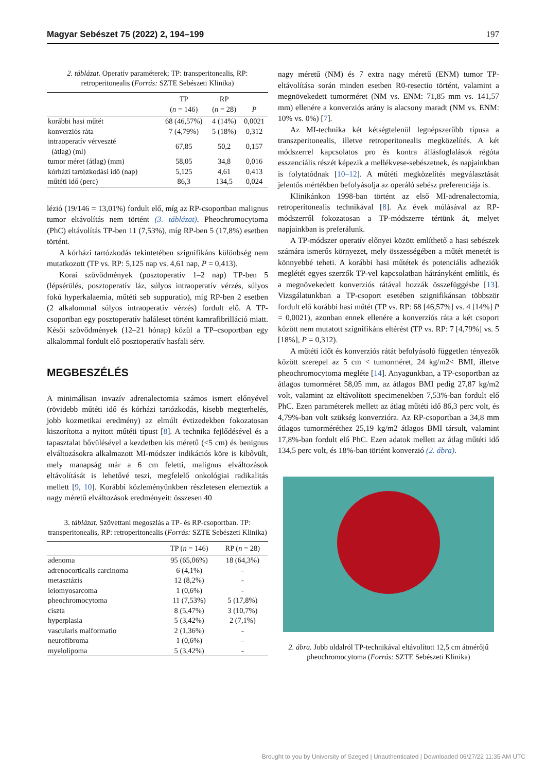Magyar Sebészet 75 (2022) 2, 194–199 197
2. táblázat. Operatív paraméterek; TP: transperitonealis, RP: retroperitonealis (Forrás: SZTE Sebészeti Klinika)
| | TP ( n = 146) | RP ( n = 28) | P |
| --- | --- | --- | --- |
| korábbi hasi műtét | 68 (46,57%) | 4 (14%) | 0,0021 |
| konverziós ráta | 7 (4,79%) | 5 (18%) | 0,312 |
| intraoperatív vérveszté (átlag) (ml) | 67,85 | 50,2 | 0,157 |
| tumor méret (átlag) (mm) | 58,05 | 34,8 | 0,016 |
| kórházi tartózkodási idő (nap) | 5,125 | 4,61 | 0,413 |
| műtéti idő (perc) | 86,3 | 134,5 | 0,024 |
lézió (19/146 = 13,01%) fordult elő, míg az RP-csoportban malignus tumor eltávolítás nem történt (3. táblázat). Pheochromocytoma (PhC) eltávolítás TP-ben 11 (7,53%), míg RP-ben 5 (17,8%) esetben történt.
A kórházi tartózkodás tekintetében szignifikáns különbség nem mutatkozott (TP vs. RP: 5,125 nap vs. 4,61 nap, P = 0,413).
Korai szövődmények (posztoperatív 1–2 nap) TP-ben 5 (lépsérülés, posztoperatív láz, súlyos intraoperatív vérzés, súlyos fokú hyperkalaemia, műtéti seb suppuratio), míg RP-ben 2 esetben (2 alkalommal súlyos intraoperatív vérzés) fordult elő. A TP-csoportban egy posztoperatív haláleset történt kamrafibrilláció miatt. Késői szövődmények (12–21 hónap) közül a TP–csoportban egy alkalommal fordult elő posztoperatív hasfali sérv.
MEGBESZÉLÉS
A minimálisan invazív adrenalectomia számos ismert előnyével (rövidebb műtéti idő és kórházi tartózkodás, kisebb megterhelés, jobb kozmetikai eredmény) az elmúlt évtizedekben fokozatosan kiszorította a nyitott műtéti típust [8]. A technika fejlődésével és a tapasztalat bővülésével a kezdetben kis méretű (<5 cm) és benignus elváltozásokra alkalmazott MI-módszer indikációs köre is kibővült, mely manapság már a 6 cm feletti, malignus elváltozások eltávolítását is lehetővé teszi, megfelelő onkológiai radikalitás mellett [9, 10]. Korábbi közleményünkben részletesen elemeztük a nagy méretű elváltozások eredményeit: összesen 40
3. táblázat. Szövettani megoszlás a TP- és RP-csoportban. TP: transperitonealis, RP: retroperitonealis (Forrás: SZTE Sebészeti Klinika)
| | TP ( n = 146) | RP ( n = 28) |
| --- | --- | --- |
| adenoma | 95 (65,06%) | 18 (64,3%) |
| adrenocorticalis carcinoma | 6 (4,1%) | - |
| metasztázis | 12 (8,2%) | - |
| leiomyosarcoma | 1 (0,6%) | - |
| pheochromocytoma | 11 (7,53%) | 5 (17,8%) |
| ciszta | 8 (5,47%) | 3 (10,7%) |
| hyperplasia | 5 (3,42%) | 2 (7,1%) |
| vascularis malformatio | 2 (1,36%) | - |
| neurofibroma | 1 (0,6%) | - |
| myelolipoma | 5 (3,42%) | - |
nagy méretű (NM) és 7 extra nagy méretű (ENM) tumor TP-eltávolítása során minden esetben R0-resectio történt, valamint a megnövekedett tumorméret (NM vs. ENM: 71,85 mm vs. 141,57 mm) ellenére a konverziós arány is alacsony maradt (NM vs. ENM: 10% vs. 0%) [7].
Az MI-technika két kétségtelenül legnépszerűbb típusa a transzperitonealis, illetve retroperitonealis megközelítés. A két módszerrel kapcsolatos pro és kontra állásfoglalások régóta esszenciális részét képezik a mellékvese-sebészetnek, és napjainkban is folytatódnak [10–12]. A műtéti megközelítés megválasztását jelentős mértékben befolyásolja az operáló sebész preferenciája is.
Klinikánkon 1998-ban történt az első MI-adrenalectomia, retroperitonealis technikával [8]. Az évek múlásával az RP-módszerről fokozatosan a TP-módszerre tértünk át, melyet napjainkban is preferálunk.
A TP-módszer operatív előnyei között említhető a hasi sebészek számára ismerős környezet, mely összességében a műtét menetét is könnyebbé teheti. A korábbi hasi műtétek és potenciális adheziók meglétét egyes szerzők TP-vel kapcsolatban hátrányként említik, és a megnövekedett konverziós rátával hozzák összefüggésbe [13]. Vizsgálatunkban a TP-csoport esetében szignifikánsan többször fordult elő korábbi hasi műtét (TP vs. RP: 68 [46,57%] vs. 4 [14%] P = 0,0021), azonban ennek ellenére a konverziós ráta a két csoport között nem mutatott szignifikáns eltérést (TP vs. RP: 7 [4,79%] vs. 5 [18%], P = 0,312).
A műtéti időt és konverziós rátát befolyásoló független tényezők között szerepel az 5 cm < tumorméret, 24 kg/m2< BMI, illetve pheochromocytoma megléte [14]. Anyagunkban, a TP-csoportban az átlagos tumorméret 58,05 mm, az átlagos BMI pedig 27,87 kg/m2 volt, valamint az eltávolított specimenekben 7,53%-ban fordult elő PhC. Ezen paraméterek mellett az átlag műtéti idő 86,3 perc volt, és 4,79%-ban volt szükség konverzióra. Az RP-csoportban a 34,8 mm átlagos tumorméréthez 25,19 kg/m2 átlagos BMI társult, valamint 17,8%-ban fordult elő PhC. Ezen adatok mellett az átlag műtéti idő 134,5 perc volt, és 18%-ban történt konverzió (2. ábra).
2. ábra. Jobb oldalról TP-technikával eltávolított 12,5 cm átmérőjű pheochromocytoma (Forrás: SZTE Sebészeti Klinika)
Brought to you by University of Szeged | Unauthenticated | Downloaded 06/27/22 11:35 AM UTC